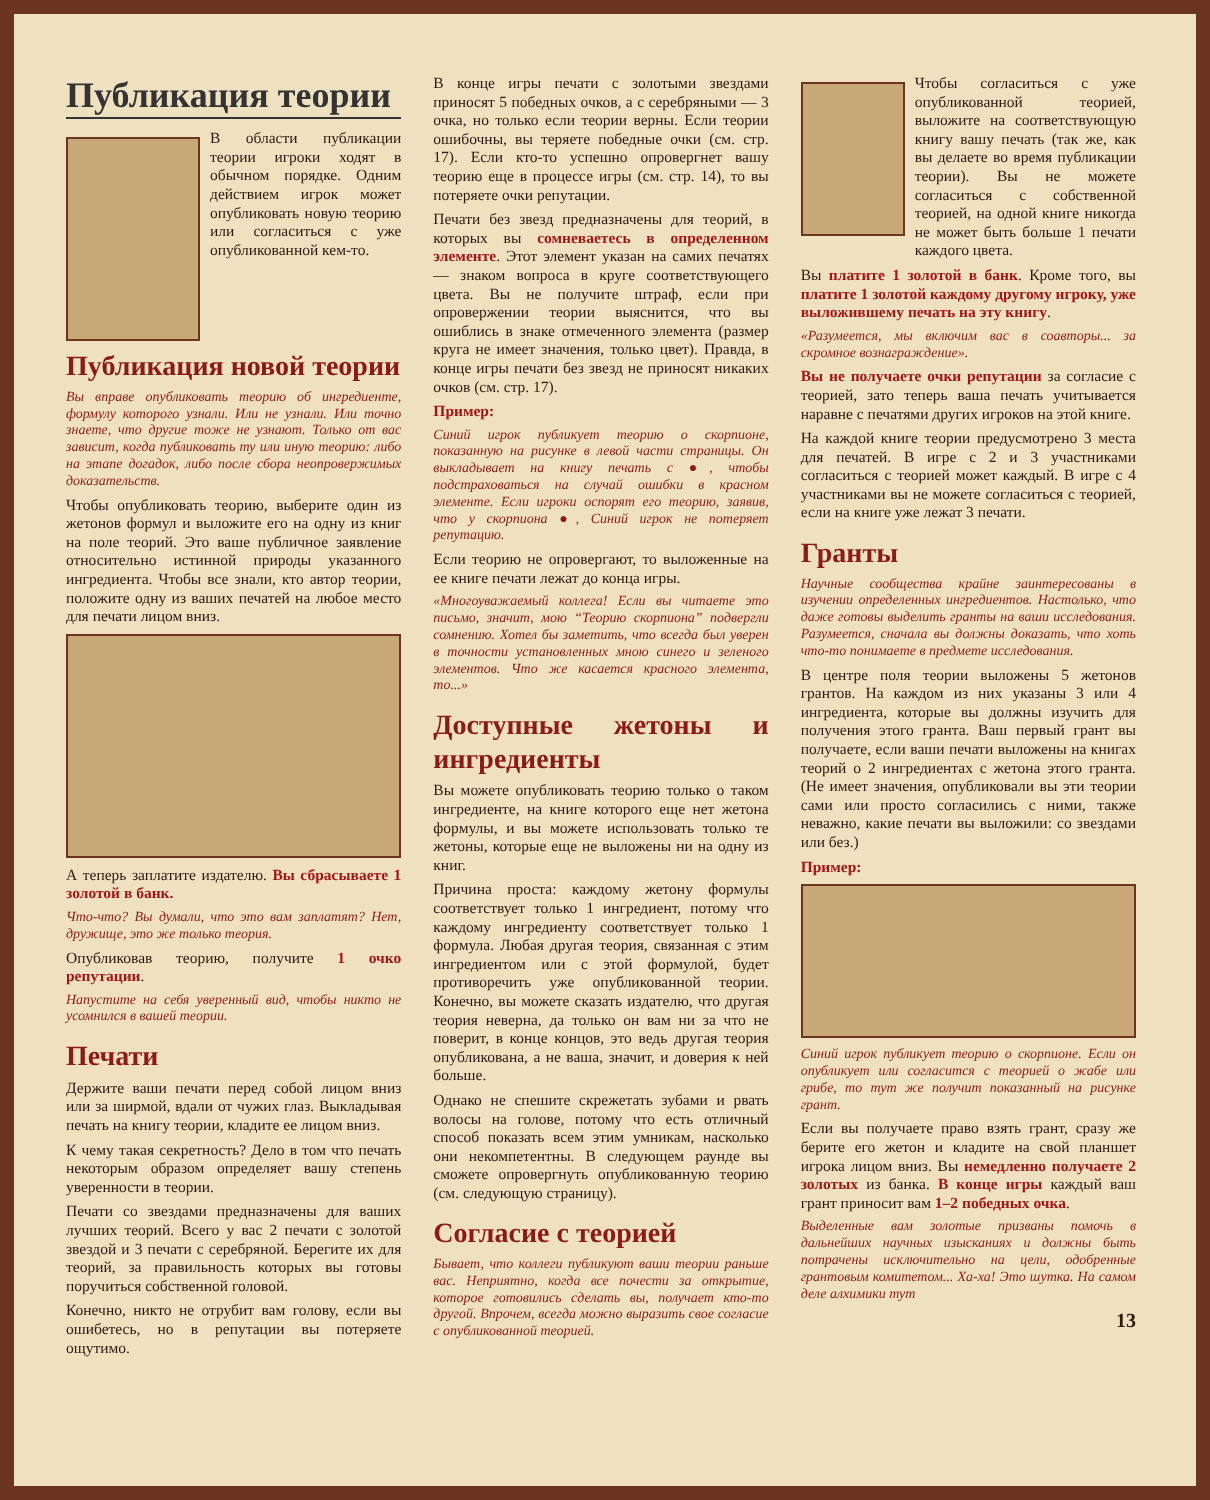Публикация теории
В области публикации теории игроки ходят в обычном порядке. Одним действием игрок может опубликовать новую теорию или согласиться с уже опубликованной кем-то.
Публикация новой теории
Вы вправе опубликовать теорию об ингредиенте, формулу которого узнали. Или не узнали. Или точно знаете, что другие тоже не узнают. Только от вас зависит, когда публиковать ту или иную теорию: либо на этапе догадок, либо после сбора неопровержимых доказательств.
Чтобы опубликовать теорию, выберите один из жетонов формул и выложите его на одну из книг на поле теорий. Это ваше публичное заявление относительно истинной природы указанного ингредиента. Чтобы все знали, кто автор теории, положите одну из ваших печатей на любое место для печати лицом вниз.
А теперь заплатите издателю. Вы сбрасываете 1 золотой в банк.
Что-что? Вы думали, что это вам заплатят? Нет, дружище, это же только теория.
Опубликовав теорию, получите 1 очко репутации.
Напустите на себя уверенный вид, чтобы никто не усомнился в вашей теории.
Печати
Держите ваши печати перед собой лицом вниз или за ширмой, вдали от чужих глаз. Выкладывая печать на книгу теории, кладите ее лицом вниз.
К чему такая секретность? Дело в том что печать некоторым образом определяет вашу степень уверенности в теории.
Печати со звездами предназначены для ваших лучших теорий. Всего у вас 2 печати с золотой звездой и 3 печати с серебряной. Берегите их для теорий, за правильность которых вы готовы поручиться собственной головой.
Конечно, никто не отрубит вам голову, если вы ошибетесь, но в репутации вы потеряете ощутимо.
В конце игры печати с золотыми звездами приносят 5 победных очков, а с серебряными — 3 очка, но только если теории верны. Если теории ошибочны, вы теряете победные очки (см. стр. 17). Если кто-то успешно опровергнет вашу теорию еще в процессе игры (см. стр. 14), то вы потеряете очки репутации.
Печати без звезд предназначены для теорий, в которых вы сомневаетесь в определенном элементе. Этот элемент указан на самих печатях — знаком вопроса в круге соответствующего цвета. Вы не получите штраф, если при опровержении теории выяснится, что вы ошиблись в знаке отмеченного элемента (размер круга не имеет значения, только цвет). Правда, в конце игры печати без звезд не приносят никаких очков (см. стр. 17).
Пример:
Синий игрок публикует теорию о скорпионе, показанную на рисунке в левой части страницы. Он выкладывает на книгу печать с ●, чтобы подстраховаться на случай ошибки в красном элементе. Если игроки оспорят его теорию, заявив, что у скорпиона ●, Синий игрок не потеряет репутацию.
Если теорию не опровергают, то выложенные на ее книге печати лежат до конца игры.
«Многоуважаемый коллега! Если вы читаете это письмо, значит, мою “Теорию скорпиона” подвергли сомнению. Хотел бы заметить, что всегда был уверен в точности установленных мною синего и зеленого элементов. Что же касается красного элемента, то...»
Доступные жетоны и ингредиенты
Вы можете опубликовать теорию только о таком ингредиенте, на книге которого еще нет жетона формулы, и вы можете использовать только те жетоны, которые еще не выложены ни на одну из книг.
Причина проста: каждому жетону формулы соответствует только 1 ингредиент, потому что каждому ингредиенту соответствует только 1 формула. Любая другая теория, связанная с этим ингредиентом или с этой формулой, будет противоречить уже опубликованной теории. Конечно, вы можете сказать издателю, что другая теория неверна, да только он вам ни за что не поверит, в конце концов, это ведь другая теория опубликована, а не ваша, значит, и доверия к ней больше.
Однако не спешите скрежетать зубами и рвать волосы на голове, потому что есть отличный способ показать всем этим умникам, насколько они некомпетентны. В следующем раунде вы сможете опровергнуть опубликованную теорию (см. следующую страницу).
Согласие с теорией
Бывает, что коллеги публикуют ваши теории раньше вас. Неприятно, когда все почести за открытие, которое готовились сделать вы, получает кто-то другой. Впрочем, всегда можно выразить свое согласие с опубликованной теорией.
Чтобы согласиться с уже опубликованной теорией, выложите на соответствующую книгу вашу печать (так же, как вы делаете во время публикации теории). Вы не можете согласиться с собственной теорией, на одной книге никогда не может быть больше 1 печати каждого цвета.
Вы платите 1 золотой в банк. Кроме того, вы платите 1 золотой каждому другому игроку, уже выложившему печать на эту книгу.
«Разумеется, мы включим вас в соавторы... за скромное вознаграждение».
Вы не получаете очки репутации за согласие с теорией, зато теперь ваша печать учитывается наравне с печатями других игроков на этой книге.
На каждой книге теории предусмотрено 3 места для печатей. В игре с 2 и 3 участниками согласиться с теорией может каждый. В игре с 4 участниками вы не можете согласиться с теорией, если на книге уже лежат 3 печати.
Гранты
Научные сообщества крайне заинтересованы в изучении определенных ингредиентов. Настолько, что даже готовы выделить гранты на ваши исследования. Разумеется, сначала вы должны доказать, что хоть что-то понимаете в предмете исследования.
В центре поля теории выложены 5 жетонов грантов. На каждом из них указаны 3 или 4 ингредиента, которые вы должны изучить для получения этого гранта. Ваш первый грант вы получаете, если ваши печати выложены на книгах теорий о 2 ингредиентах с жетона этого гранта. (Не имеет значения, опубликовали вы эти теории сами или просто согласились с ними, также неважно, какие печати вы выложили: со звездами или без.)
Пример:
Синий игрок публикует теорию о скорпионе. Если он опубликует или согласится с теорией о жабе или грибе, то тут же получит показанный на рисунке грант.
Если вы получаете право взять грант, сразу же берите его жетон и кладите на свой планшет игрока лицом вниз. Вы немедленно получаете 2 золотых из банка. В конце игры каждый ваш грант приносит вам 1–2 победных очка.
Выделенные вам золотые призваны помочь в дальнейших научных изысканиях и должны быть потрачены исключительно на цели, одобренные грантовым комитетом... Ха-ха! Это шутка. На самом деле алхимики тут
13